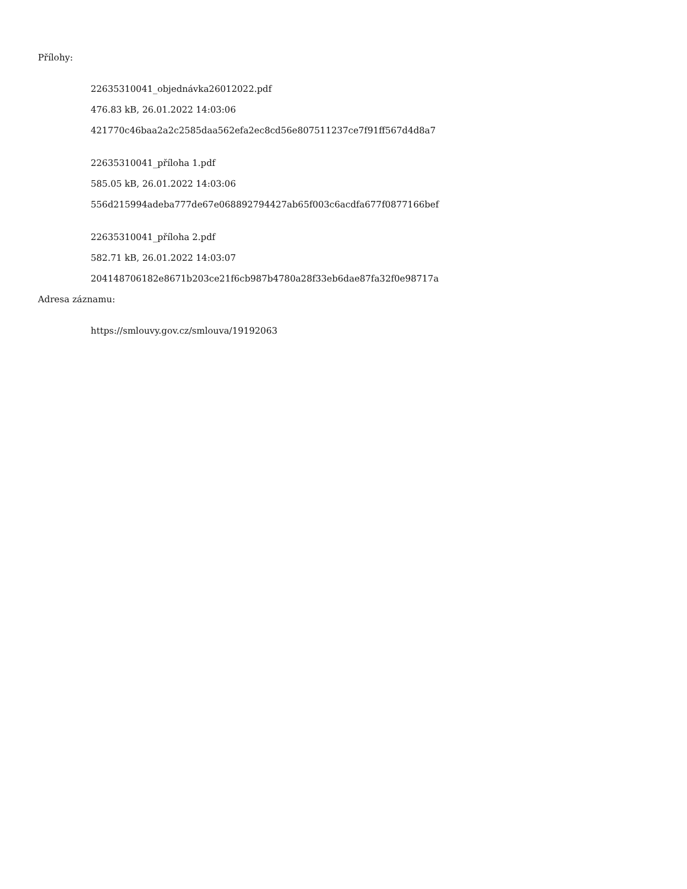Přílohy:
22635310041_objednávka26012022.pdf
476.83 kB, 26.01.2022 14:03:06
421770c46baa2a2c2585daa562efa2ec8cd56e807511237ce7f91ff567d4d8a7
22635310041_příloha 1.pdf
585.05 kB, 26.01.2022 14:03:06
556d215994adeba777de67e068892794427ab65f003c6acdfa677f0877166bef
22635310041_příloha 2.pdf
582.71 kB, 26.01.2022 14:03:07
204148706182e8671b203ce21f6cb987b4780a28f33eb6dae87fa32f0e98717a
Adresa záznamu:
https://smlouvy.gov.cz/smlouva/19192063